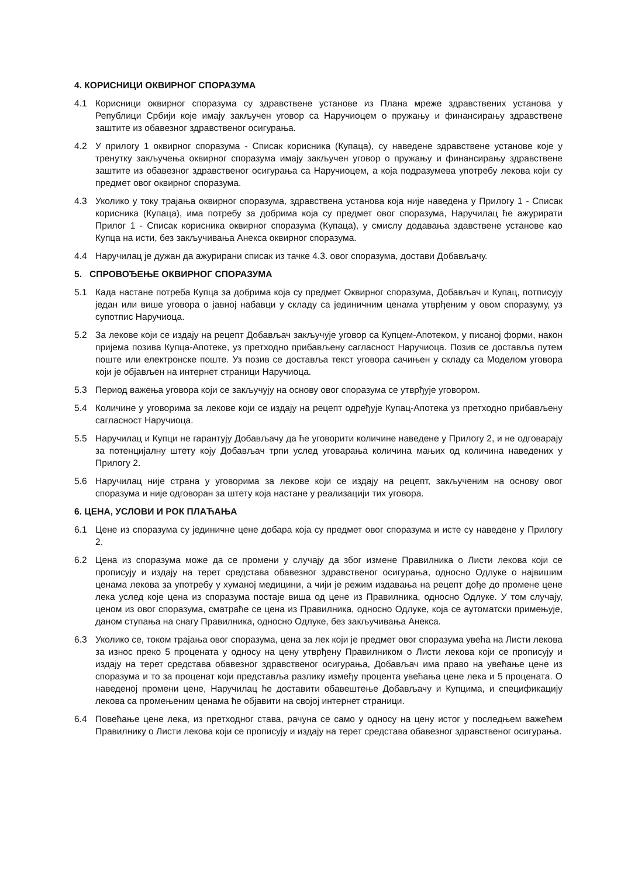4. КОРИСНИЦИ ОКВИРНОГ СПОРАЗУМА
4.1 Корисници оквирног споразума су здравствене установе из Плана мреже здравствених установа у Републици Србији које имају закључен уговор са Наручиоцем о пружању и финансирању здравствене заштите из обавезног здравственог осигурања.
4.2 У прилогу 1 оквирног споразума - Списак корисника (Купаца), су наведене здравствене установе које у тренутку закључења оквирног споразума имају закључен уговор о пружању и финансирању здравствене заштите из обавезног здравственог осигурања са Наручиоцем, а која подразумева употребу лекова који су предмет овог оквирног споразума.
4.3 Уколико у току трајања оквирног споразума, здравствена установа која није наведена у Прилогу 1 - Списак корисника (Купаца), има потребу за добрима која су предмет овог споразума, Наручилац ће ажурирати Прилог 1 - Списак корисника оквирног споразума (Купаца), у смислу додавања здавствене установе као Купца на исти, без закључивања Анекса оквирног споразума.
4.4 Наручилац је дужан да ажурирани списак из тачке 4.3. овог споразума, достави Добављачу.
5. СПРОВОЂЕЊЕ ОКВИРНОГ СПОРАЗУМА
5.1 Када настане потреба Купца за добрима која су предмет Оквирног споразума, Добављач и Купац, потписују један или више уговора о јавној набавци у складу са јединичним ценама утврђеним у овом споразуму, уз супотпис Наручиоца.
5.2 За лекове који се издају на рецепт Добављач закључује уговор са Купцем-Апотеком, у писаној форми, након пријема позива Купца-Апотеке, уз претходно прибављену сагласност Наручиоца. Позив се доставља путем поште или електронске поште. Уз позив се доставља текст уговора сачињен у складу са Моделом уговора који је објављен на интернет страници Наручиоца.
5.3 Период важења уговора који се закључују на основу овог споразума се утврђује уговором.
5.4 Количине у уговорима за лекове који се издају на рецепт одређује Купац-Апотека уз претходно прибављену сагласност Наручиоца.
5.5 Наручилац и Купци не гарантују Добављачу да ће уговорити количине наведене у Прилогу 2, и не одговарају за потенцијалну штету коју Добављач трпи услед уговарања количина мањих од количина наведених у Прилогу 2.
5.6 Наручилац није страна у уговорима за лекове који се издају на рецепт, закљученим на основу овог споразума и није одговоран за штету која настане у реализацији тих уговора.
6. ЦЕНА, УСЛОВИ И РОК ПЛАЋАЊА
6.1 Цене из споразума су јединичне цене добара која су предмет овог споразума и исте су наведене у Прилогу 2.
6.2 Цена из споразума може да се промени у случају да због измене Правилника о Листи лекова који се прописују и издају на терет средстава обавезног здравственог осигурања, односно Одлуке о највишим ценама лекова за употребу у хуманој медицини, а чији је режим издавања на рецепт дође до промене цене лека услед које цена из споразума постаје виша од цене из Правилника, односно Одлуке. У том случају, ценом из овог споразума, сматраће се цена из Правилника, односно Одлуке, која се аутоматски примењује, даном ступања на снагу Правилника, односно Одлуке, без закључивања Анекса.
6.3 Уколико се, током трајања овог споразума, цена за лек који је предмет овог споразума увећа на Листи лекова за износ преко 5 процената у односу на цену утврђену Правилником о Листи лекова који се прописују и издају на терет средстава обавезног здравственог осигурања, Добављач има право на увећање цене из споразума и то за проценат који представља разлику између процента увећања цене лека и 5 процената. О наведеној промени цене, Наручилац ће доставити обавештење Добављачу и Купцима, и спецификацију лекова са промењеним ценама ће објавити на својој интернет страници.
6.4 Повећање цене лека, из претходног става, рачуна се само у односу на цену истог у последњем важећем Правилнику о Листи лекова који се прописују и издају на терет средстава обавезног здравственог осигурања.